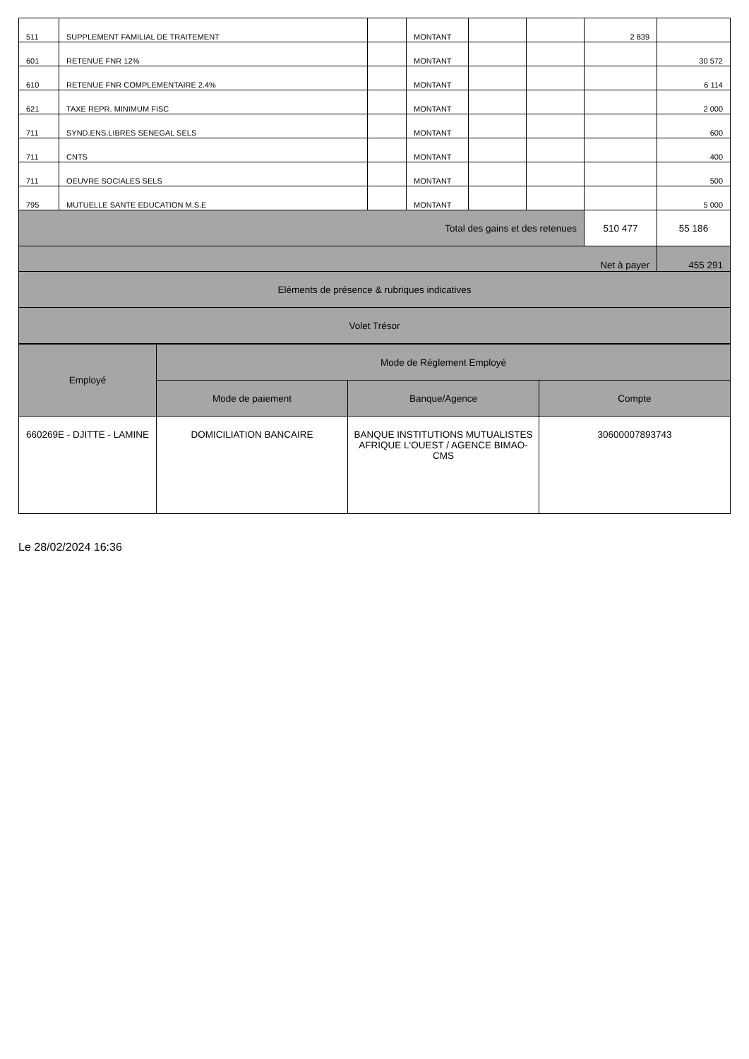| 511 | SUPPLEMENT FAMILIAL DE TRAITEMENT | | MONTANT | | | 2 839 | |
| 601 | RETENUE FNR 12% | | MONTANT | | | | 30 572 |
| 610 | RETENUE FNR COMPLEMENTAIRE 2.4% | | MONTANT | | | | 6 114 |
| 621 | TAXE REPR. MINIMUM FISC | | MONTANT | | | | 2 000 |
| 711 | SYND.ENS.LIBRES SENEGAL SELS | | MONTANT | | | | 600 |
| 711 | CNTS | | MONTANT | | | | 400 |
| 711 | OEUVRE SOCIALES SELS | | MONTANT | | | | 500 |
| 795 | MUTUELLE SANTE EDUCATION M.S.E | | MONTANT | | | | 5 000 |
| Total des gains et des retenues | | | | | | 510 477 | 55 186 |
| Net à payer | | | | | | | 455 291 |
| Eléments de présence & rubriques indicatives | | | | | | | |
| Volet Trésor | | | | | | | |
| Employé | Mode de Réglement Employé | | |
| --- | --- | --- | --- |
| | Mode de paiement | Banque/Agence | Compte |
| 660269E - DJITTE - LAMINE | DOMICILIATION BANCAIRE | BANQUE INSTITUTIONS MUTUALISTES AFRIQUE L'OUEST / AGENCE BIMAO-CMS | 30600007893743 |
Le 28/02/2024 16:36